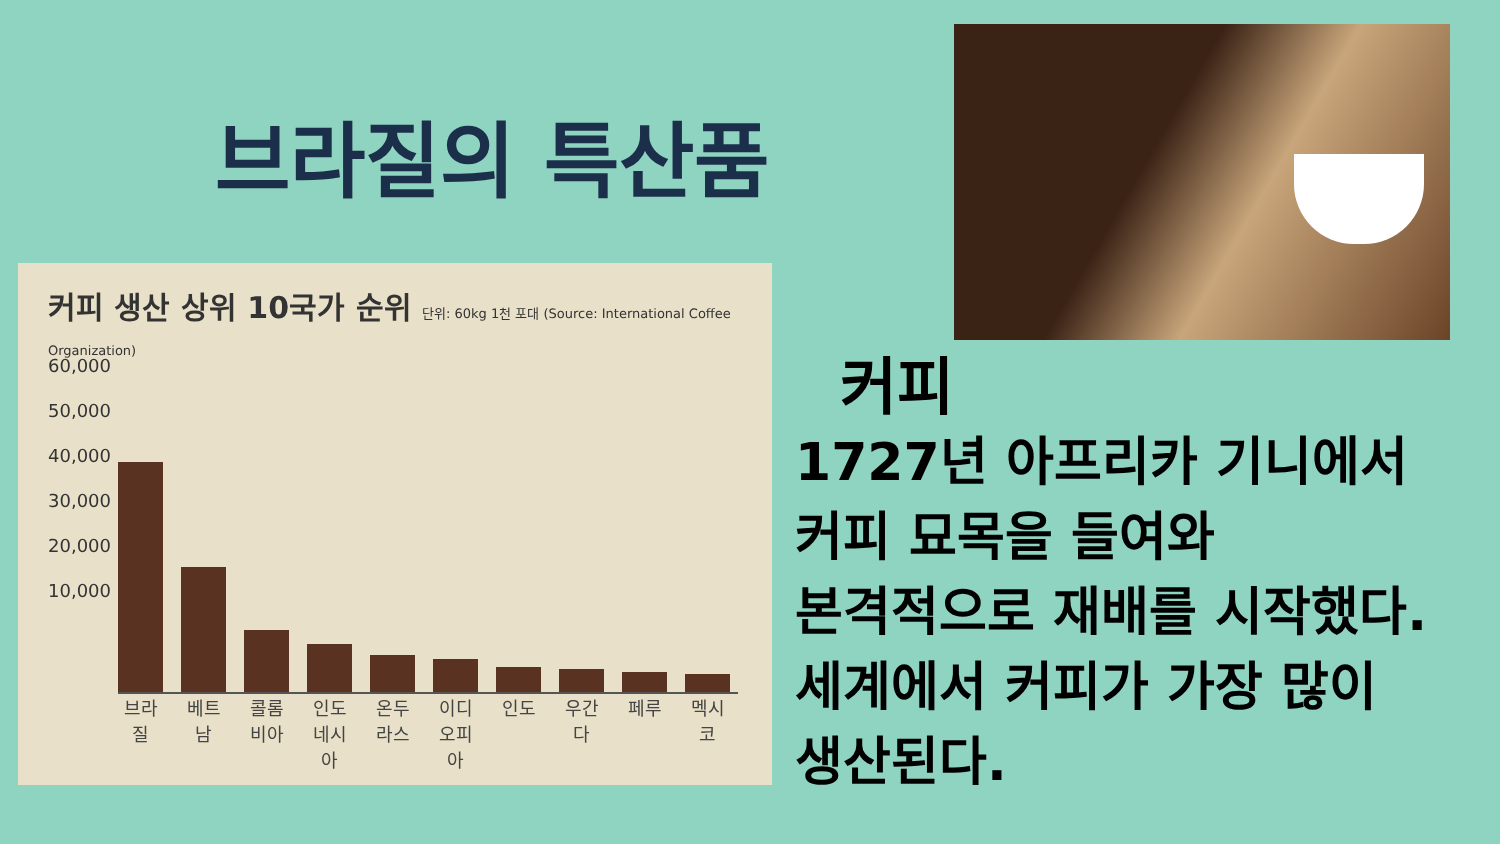브라질의 특산품
커피 생산 상위 10국가 순위 단위: 60kg 1천 포대 (Source: International Coffee Organization)
60,000
50,000
40,000
30,000
20,000
10,000
브라질
베트남
콜롬비아
인도네시아
온두라스
이디오피아
인도 우간다
페루 멕시코
커피
1727년 아프리카 기니에서
커피 묘목을 들여와
본격적으로 재배를 시작했다.
세계에서 커피가 가장 많이
생산된다.